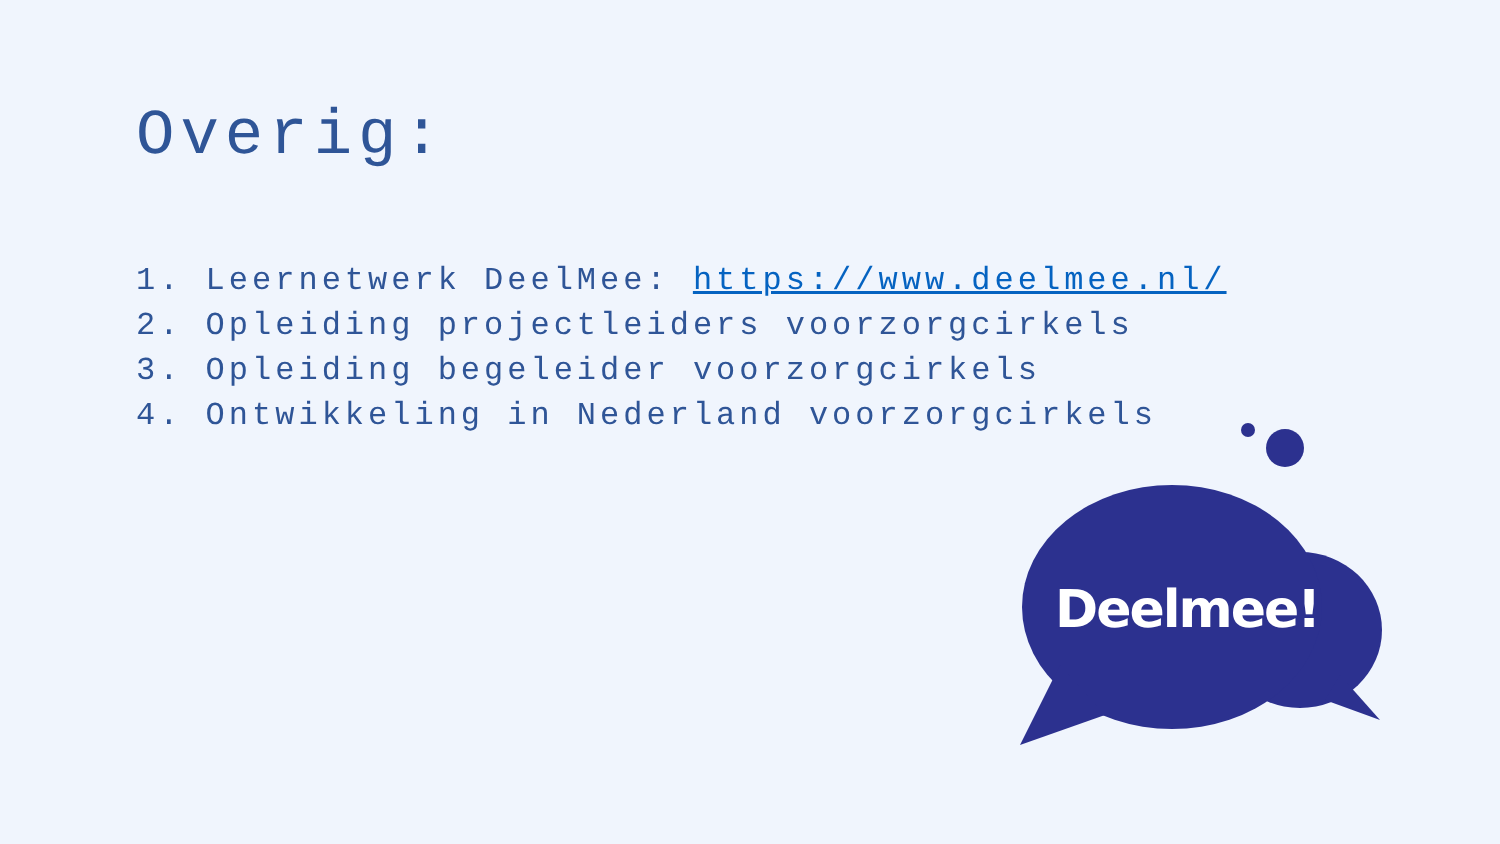Overig:
1. Leernetwerk DeelMee: https://www.deelmee.nl/
2. Opleiding projectleiders voorzorgcirkels
3. Opleiding begeleider voorzorgcirkels
4. Ontwikkeling in Nederland voorzorgcirkels
Deelmee!